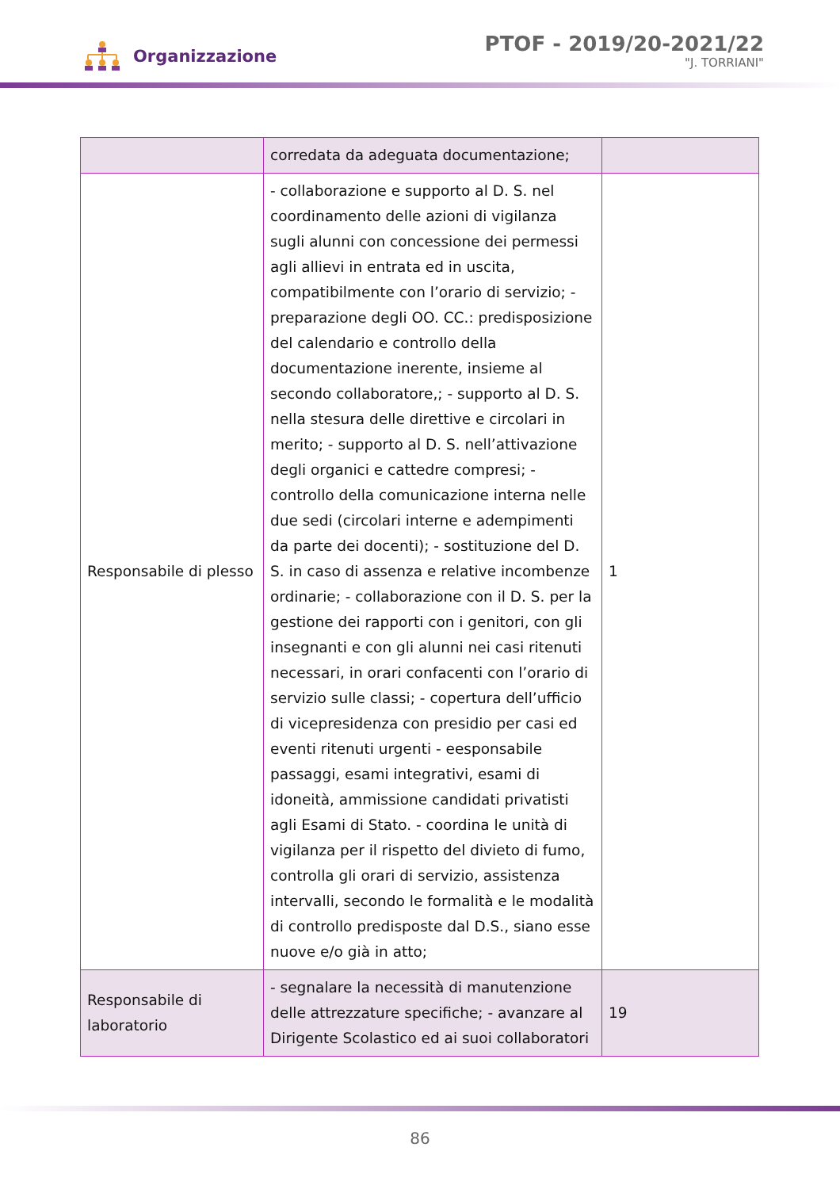Organizzazione
PTOF - 2019/20-2021/22
"J. TORRIANI"
| | corredata da adeguata documentazione; | |
| Responsabile di plesso | - collaborazione e supporto al D. S. nel coordinamento delle azioni di vigilanza sugli alunni con concessione dei permessi agli allievi in entrata ed in uscita, compatibilmente con l’orario di servizio; - preparazione degli OO. CC.: predisposizione del calendario e controllo della documentazione inerente, insieme al secondo collaboratore,; - supporto al D. S. nella stesura delle direttive e circolari in merito; - supporto al D. S. nell’attivazione degli organici e cattedre compresi; - controllo della comunicazione interna nelle due sedi (circolari interne e adempimenti da parte dei docenti); - sostituzione del D. S. in caso di assenza e relative incombenze ordinarie; - collaborazione con il D. S. per la gestione dei rapporti con i genitori, con gli insegnanti e con gli alunni nei casi ritenuti necessari, in orari confacenti con l’orario di servizio sulle classi; - copertura dell’ufficio di vicepresidenza con presidio per casi ed eventi ritenuti urgenti - eesponsabile passaggi, esami integrativi, esami di idoneità, ammissione candidati privatisti agli Esami di Stato. - coordina le unità di vigilanza per il rispetto del divieto di fumo, controlla gli orari di servizio, assistenza intervalli, secondo le formalità e le modalità di controllo predisposte dal D.S., siano esse nuove e/o già in atto; | 1 |
| Responsabile di laboratorio | - segnalare la necessità di manutenzione delle attrezzature specifiche; - avanzare al Dirigente Scolastico ed ai suoi collaboratori | 19 |
86